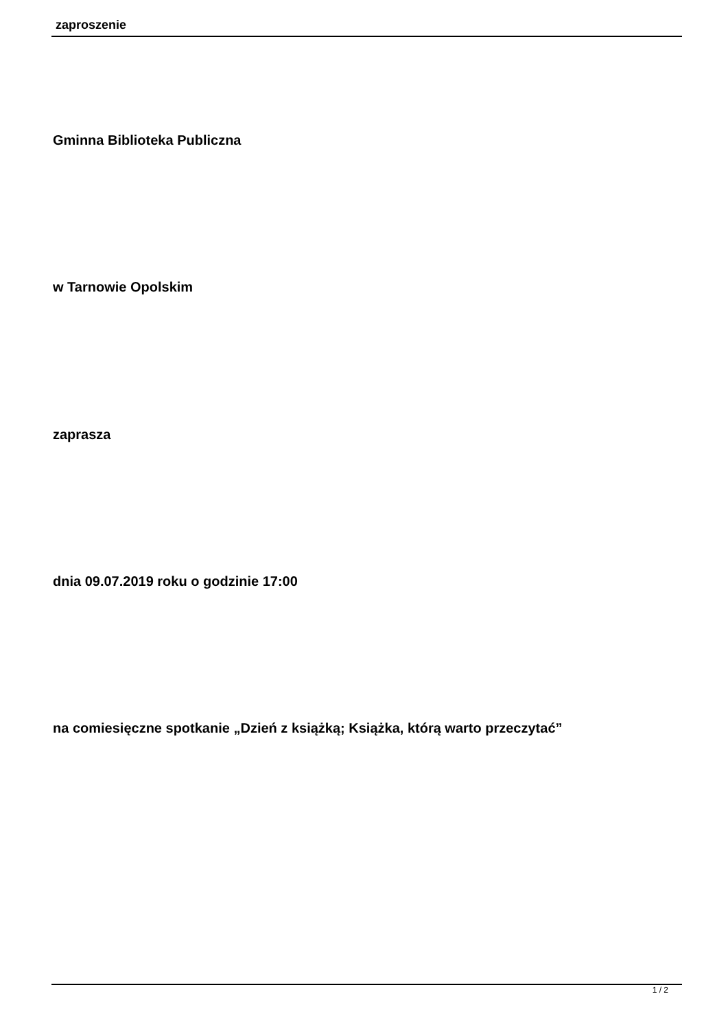zaproszenie
Gminna Biblioteka Publiczna
w Tarnowie Opolskim
zaprasza
dnia 09.07.2019 roku o godzinie 17:00
na comiesięczne spotkanie „Dzień z książką; Książka, którą warto przeczytać”
1 / 2